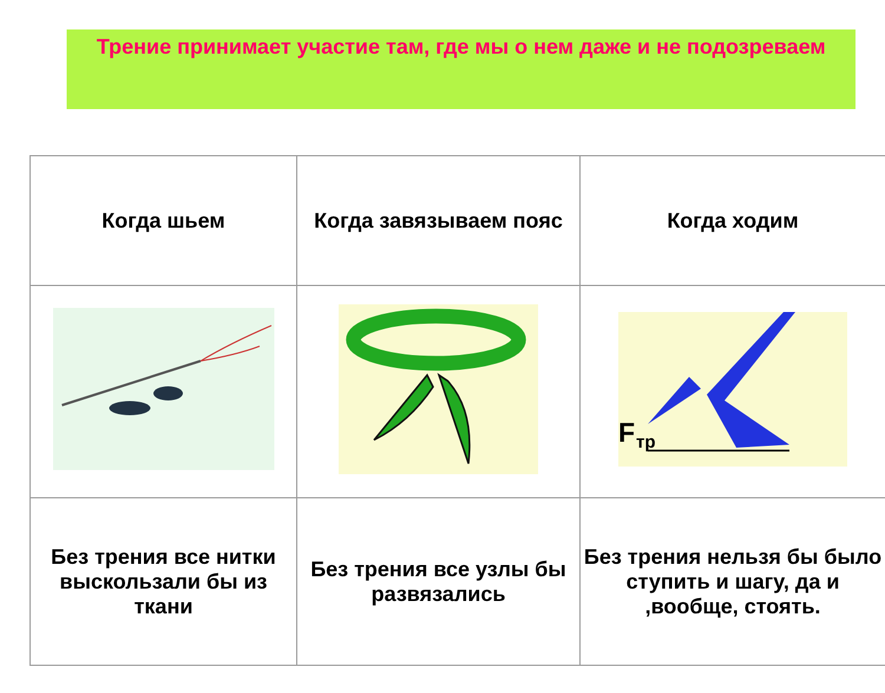Трение принимает участие там, где мы о нем даже и не подозреваем
| Когда шьем | Когда завязываем пояс | Когда ходим |
| | | F тр |
| Без трения все нитки выскользали бы из ткани | Без трения все узлы бы развязались | Без трения нельзя бы было ступить и шагу, да и ,вообще, стоять. |